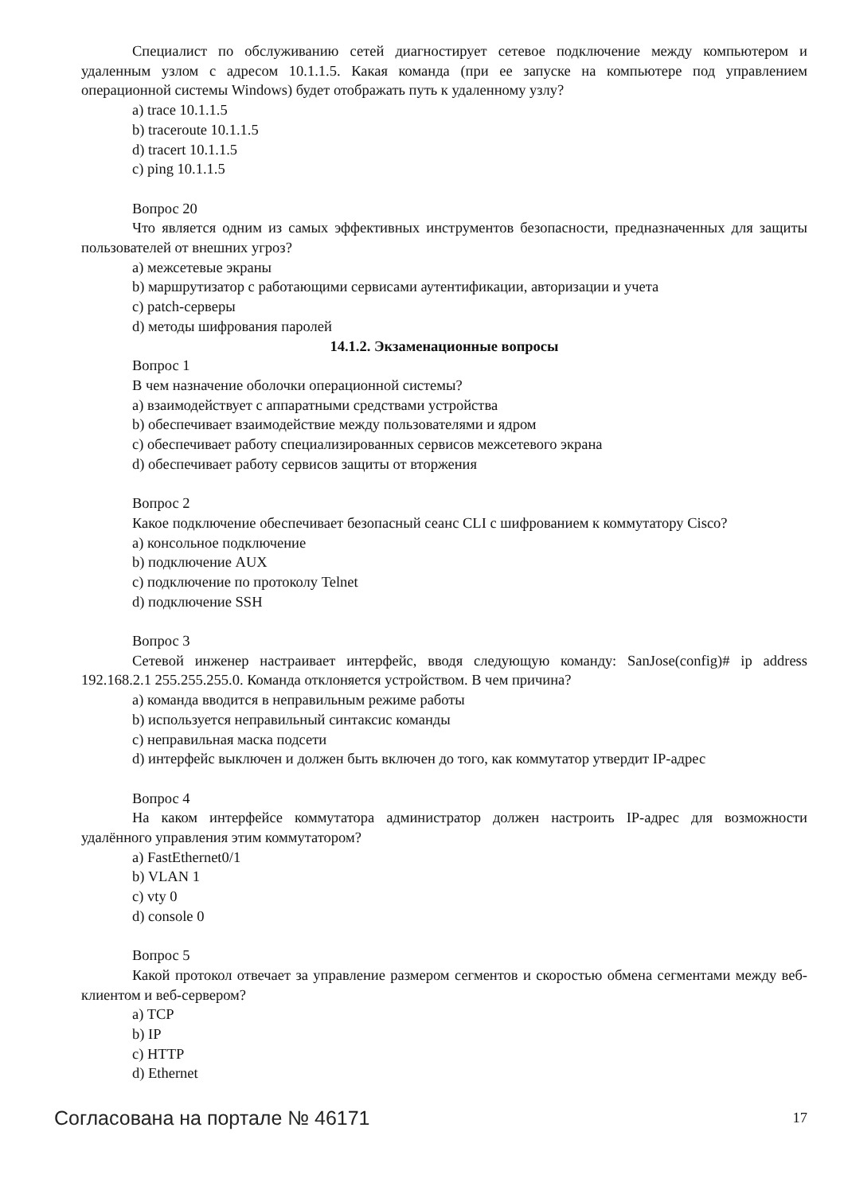Специалист по обслуживанию сетей диагностирует сетевое подключение между компьютером и удаленным узлом с адресом 10.1.1.5. Какая команда (при ее запуске на компьютере под управлением операционной системы Windows) будет отображать путь к удаленному узлу?
a) trace 10.1.1.5
b) traceroute 10.1.1.5
d) tracert 10.1.1.5
c) ping 10.1.1.5
Вопрос 20
Что является одним из самых эффективных инструментов безопасности, предназначенных для защиты пользователей от внешних угроз?
a) межсетевые экраны
b) маршрутизатор с работающими сервисами аутентификации, авторизации и учета
c) patch-серверы
d) методы шифрования паролей
14.1.2. Экзаменационные вопросы
Вопрос 1
В чем назначение оболочки операционной системы?
a) взаимодействует с аппаратными средствами устройства
b) обеспечивает взаимодействие между пользователями и ядром
c) обеспечивает работу специализированных сервисов межсетевого экрана
d) обеспечивает работу сервисов защиты от вторжения
Вопрос 2
Какое подключение обеспечивает безопасный сеанс CLI с шифрованием к коммутатору Cisco?
a) консольное подключение
b) подключение AUX
c) подключение по протоколу Telnet
d) подключение SSH
Вопрос 3
Сетевой инженер настраивает интерфейс, вводя следующую команду: SanJose(config)# ip address 192.168.2.1 255.255.255.0. Команда отклоняется устройством. В чем причина?
a) команда вводится в неправильным режиме работы
b) используется неправильный синтаксис команды
c) неправильная маска подсети
d) интерфейс выключен и должен быть включен до того, как коммутатор утвердит IP-адрес
Вопрос 4
На каком интерфейсе коммутатора администратор должен настроить IP-адрес для возможности удалённого управления этим коммутатором?
a) FastEthernet0/1
b) VLAN 1
c) vty 0
d) console 0
Вопрос 5
Какой протокол отвечает за управление размером сегментов и скоростью обмена сегментами между веб-клиентом и веб-сервером?
a) TCP
b) IP
c) HTTP
d) Ethernet
Согласована на портале № 46171 17